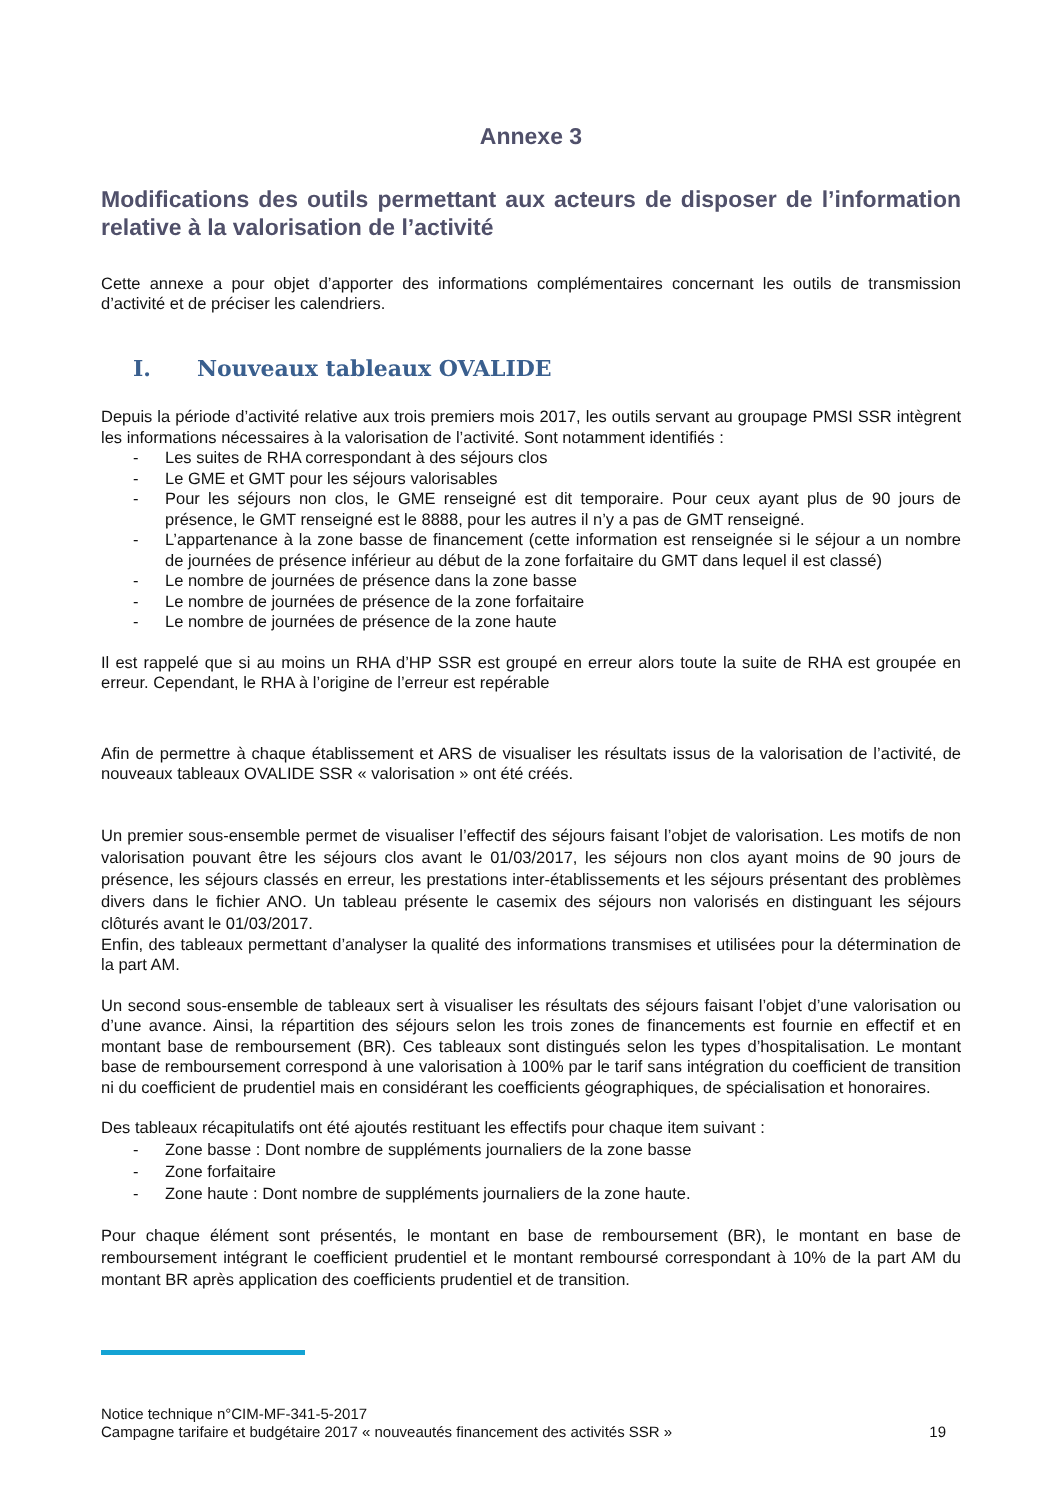Annexe 3
Modifications des outils permettant aux acteurs de disposer de l’information relative à la valorisation de l’activité
Cette annexe a pour objet d’apporter des informations complémentaires concernant les outils de transmission d’activité et de préciser les calendriers.
I. Nouveaux tableaux OVALIDE
Depuis la période d’activité relative aux trois premiers mois 2017, les outils servant au groupage PMSI SSR intègrent les informations nécessaires à la valorisation de l’activité. Sont notamment identifiés :
- Les suites de RHA correspondant à des séjours clos
- Le GME et GMT pour les séjours valorisables
- Pour les séjours non clos, le GME renseigné est dit temporaire. Pour ceux ayant plus de 90 jours de présence, le GMT renseigné est le 8888, pour les autres il n’y a pas de GMT renseigné.
- L’appartenance à la zone basse de financement (cette information est renseignée si le séjour a un nombre de journées de présence inférieur au début de la zone forfaitaire du GMT dans lequel il est classé)
- Le nombre de journées de présence dans la zone basse
- Le nombre de journées de présence de la zone forfaitaire
- Le nombre de journées de présence de la zone haute
Il est rappelé que si au moins un RHA d’HP SSR est groupé en erreur alors toute la suite de RHA est groupée en erreur. Cependant, le RHA à l’origine de l’erreur est repérable
Afin de permettre à chaque établissement et ARS de visualiser les résultats issus de la valorisation de l’activité, de nouveaux tableaux OVALIDE SSR « valorisation » ont été créés.
Un premier sous-ensemble permet de visualiser l’effectif des séjours faisant l’objet de valorisation. Les motifs de non valorisation pouvant être les séjours clos avant le 01/03/2017, les séjours non clos ayant moins de 90 jours de présence, les séjours classés en erreur, les prestations inter-établissements et les séjours présentant des problèmes divers dans le fichier ANO. Un tableau présente le casemix des séjours non valorisés en distinguant les séjours clôturés avant le 01/03/2017.
Enfin, des tableaux permettant d’analyser la qualité des informations transmises et utilisées pour la détermination de la part AM.
Un second sous-ensemble de tableaux sert à visualiser les résultats des séjours faisant l’objet d’une valorisation ou d’une avance. Ainsi, la répartition des séjours selon les trois zones de financements est fournie en effectif et en montant base de remboursement (BR). Ces tableaux sont distingués selon les types d’hospitalisation. Le montant base de remboursement correspond à une valorisation à 100% par le tarif sans intégration du coefficient de transition ni du coefficient de prudentiel mais en considérant les coefficients géographiques, de spécialisation et honoraires.
Des tableaux récapitulatifs ont été ajoutés restituant les effectifs pour chaque item suivant :
- Zone basse : Dont nombre de suppléments journaliers de la zone basse
- Zone forfaitaire
- Zone haute : Dont nombre de suppléments journaliers de la zone haute.
Pour chaque élément sont présentés, le montant en base de remboursement (BR), le montant en base de remboursement intégrant le coefficient prudentiel et le montant remboursé correspondant à 10% de la part AM du montant BR après application des coefficients prudentiel et de transition.
Notice technique n°CIM-MF-341-5-2017
Campagne tarifaire et budgétaire 2017 « nouveautés financement des activités SSR »
19